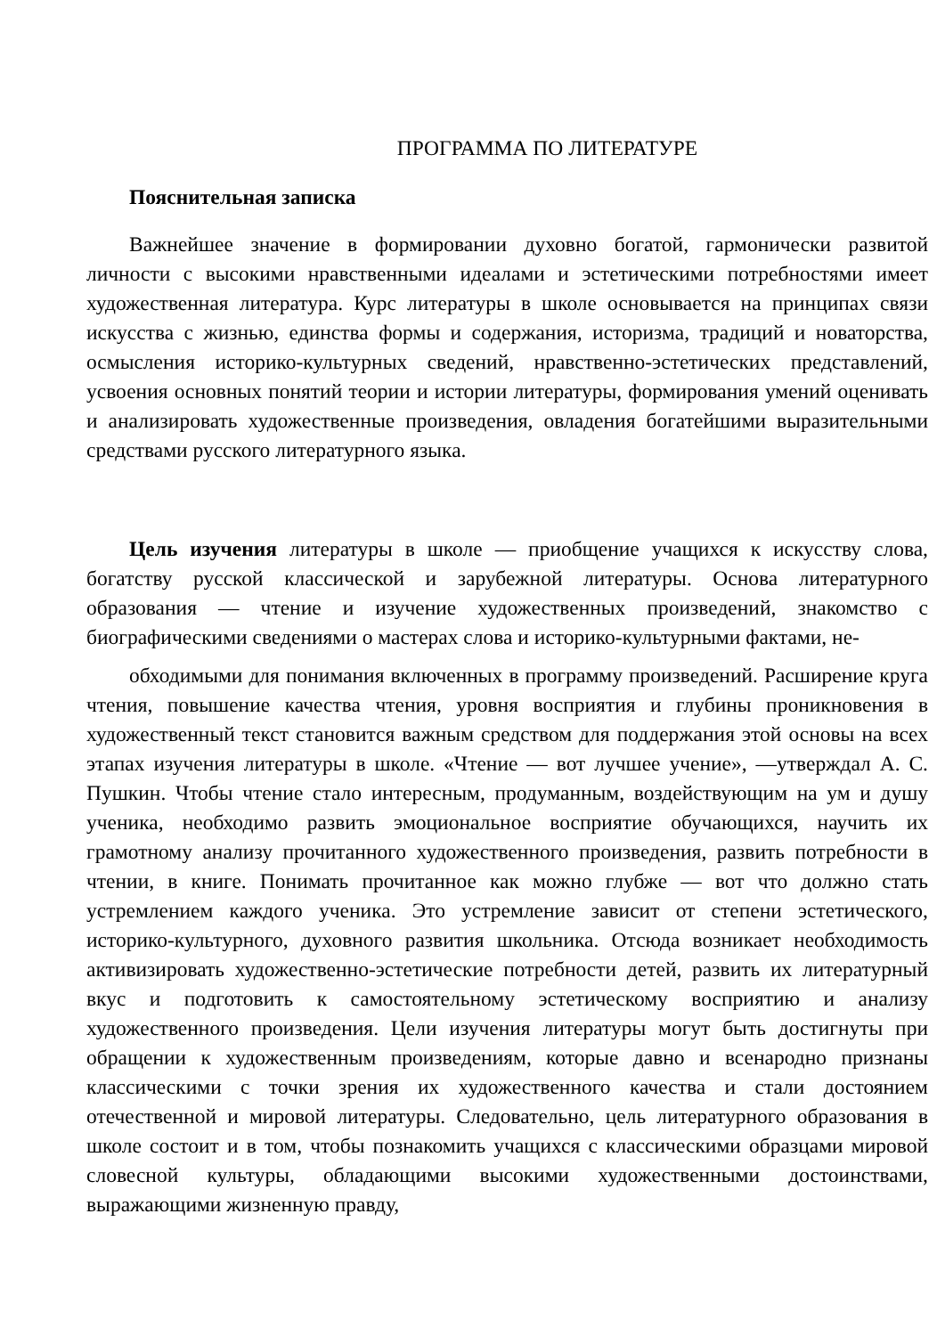ПРОГРАММА ПО ЛИТЕРАТУРЕ
Пояснительная записка
Важнейшее значение в формировании духовно богатой, гармонически развитой личности с высокими нравственными идеалами и эстетическими потребностями имеет художественная литература. Курс литературы в школе основывается на принципах связи искусства с жизнью, единства формы и содержания, историзма, традиций и новаторства, осмысления историко-культурных сведений, нравственно-эстетических представлений, усвоения основных понятий теории и истории литературы, формирования умений оценивать и анализировать художественные произведения, овладения богатейшими выразительными средствами русского литературного языка.
Цель изучения литературы в школе — приобщение учащихся к искусству слова, богатству русской классической и зарубежной литературы. Основа литературного образования — чтение и изучение художественных произведений, знакомство с биографическими сведениями о мастерах слова и историко-культурными фактами, не-
обходимыми для понимания включенных в программу произведений. Расширение круга чтения, повышение качества чтения, уровня восприятия и глубины проникновения в художественный текст становится важным средством для поддержания этой основы на всех этапах изучения литературы в школе. «Чтение — вот лучшее учение», —утверждал А. С. Пушкин. Чтобы чтение стало интересным, продуманным, воздействующим на ум и душу ученика, необходимо развить эмоциональное восприятие обучающихся, научить их грамотному анализу прочитанного художественного произведения, развить потребности в чтении, в книге. Понимать прочитанное как можно глубже — вот что должно стать устремлением каждого ученика. Это устремление зависит от степени эстетического, историко-культурного, духовного развития школьника. Отсюда возникает необходимость активизировать художественно-эстетические потребности детей, развить их литературный вкус и подготовить к самостоятельному эстетическому восприятию и анализу художественного произведения. Цели изучения литературы могут быть достигнуты при обращении к художественным произведениям, которые давно и всенародно признаны классическими с точки зрения их художественного качества и стали достоянием отечественной и мировой литературы. Следовательно, цель литературного образования в школе состоит и в том, чтобы познакомить учащихся с классическими образцами мировой словесной культуры, обладающими высокими художественными достоинствами, выражающими жизненную правду,